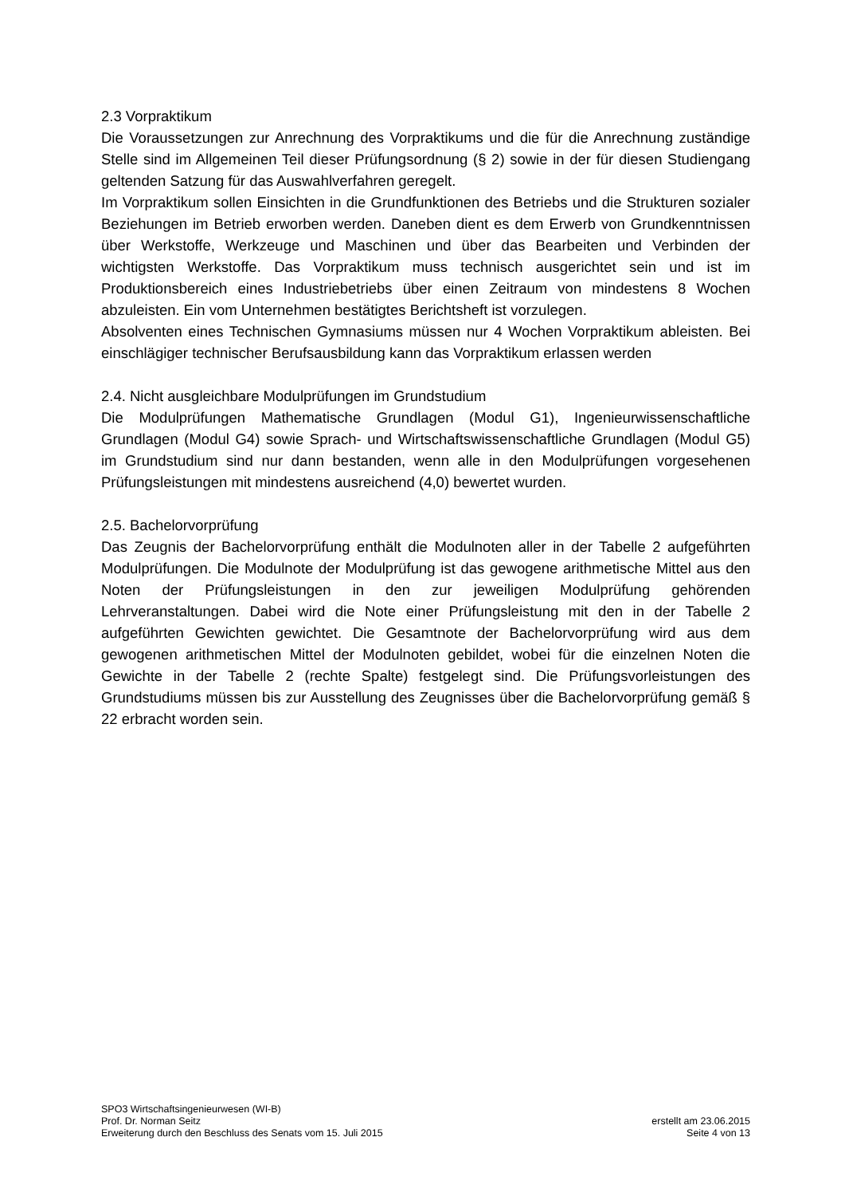2.3 Vorpraktikum
Die Voraussetzungen zur Anrechnung des Vorpraktikums und die für die Anrechnung zuständige Stelle sind im Allgemeinen Teil dieser Prüfungsordnung (§ 2) sowie in der für diesen Studiengang geltenden Satzung für das Auswahlverfahren geregelt.
Im Vorpraktikum sollen Einsichten in die Grundfunktionen des Betriebs und die Strukturen sozialer Beziehungen im Betrieb erworben werden. Daneben dient es dem Erwerb von Grundkenntnissen über Werkstoffe, Werkzeuge und Maschinen und über das Bearbeiten und Verbinden der wichtigsten Werkstoffe. Das Vorpraktikum muss technisch ausgerichtet sein und ist im Produktionsbereich eines Industriebetriebs über einen Zeitraum von mindestens 8 Wochen abzuleisten. Ein vom Unternehmen bestätigtes Berichtsheft ist vorzulegen.
Absolventen eines Technischen Gymnasiums müssen nur 4 Wochen Vorpraktikum ableisten. Bei einschlägiger technischer Berufsausbildung kann das Vorpraktikum erlassen werden
2.4. Nicht ausgleichbare Modulprüfungen im Grundstudium
Die Modulprüfungen Mathematische Grundlagen (Modul G1), Ingenieurwissenschaftliche Grundlagen (Modul G4) sowie Sprach- und Wirtschaftswissenschaftliche Grundlagen (Modul G5) im Grundstudium sind nur dann bestanden, wenn alle in den Modulprüfungen vorgesehenen Prüfungsleistungen mit mindestens ausreichend (4,0) bewertet wurden.
2.5. Bachelorvorprüfung
Das Zeugnis der Bachelorvorprüfung enthält die Modulnoten aller in der Tabelle 2 aufgeführten Modulprüfungen. Die Modulnote der Modulprüfung ist das gewogene arithmetische Mittel aus den Noten der Prüfungsleistungen in den zur jeweiligen Modulprüfung gehörenden Lehrveranstaltungen. Dabei wird die Note einer Prüfungsleistung mit den in der Tabelle 2 aufgeführten Gewichten gewichtet. Die Gesamtnote der Bachelorvorprüfung wird aus dem gewogenen arithmetischen Mittel der Modulnoten gebildet, wobei für die einzelnen Noten die Gewichte in der Tabelle 2 (rechte Spalte) festgelegt sind. Die Prüfungsvorleistungen des Grundstudiums müssen bis zur Ausstellung des Zeugnisses über die Bachelorvorprüfung gemäß § 22 erbracht worden sein.
SPO3 Wirtschaftsingenieurwesen (WI-B)
Prof. Dr. Norman Seitz erstellt am 23.06.2015
Erweiterung durch den Beschluss des Senats vom 15. Juli 2015 Seite 4 von 13